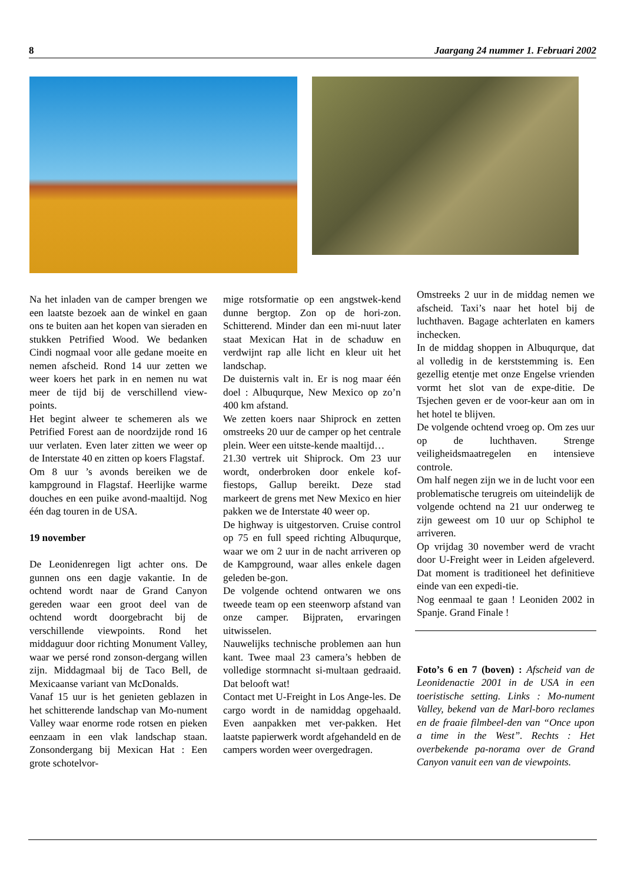8 Jaargang 24 nummer 1. Februari 2002
Na het inladen van de camper brengen we een laatste bezoek aan de winkel en gaan ons te buiten aan het kopen van sieraden en stukken Petrified Wood. We bedanken Cindi nogmaal voor alle gedane moeite en nemen afscheid. Rond 14 uur zetten we weer koers het park in en nemen nu wat meer de tijd bij de verschillend view-points.
Het begint alweer te schemeren als we Petrified Forest aan de noordzijde rond 16 uur verlaten. Even later zitten we weer op de Interstate 40 en zitten op koers Flagstaf.
Om 8 uur ’s avonds bereiken we de kampground in Flagstaf. Heerlijke warme douches en een puike avond-maaltijd. Nog één dag touren in de USA.
19 november
De Leonidenregen ligt achter ons. De gunnen ons een dagje vakantie. In de ochtend wordt naar de Grand Canyon gereden waar een groot deel van de ochtend wordt doorgebracht bij de verschillende viewpoints. Rond het middaguur door richting Monument Valley, waar we persé rond zonson-dergang willen zijn. Middagmaal bij de Taco Bell, de Mexicaanse variant van McDonalds.
Vanaf 15 uur is het genieten geblazen in het schitterende landschap van Mo-nument Valley waar enorme rode rotsen en pieken eenzaam in een vlak landschap staan. Zonsondergang bij Mexican Hat : Een grote schotelvor-
mige rotsformatie op een angstwek-kend dunne bergtop. Zon op de hori-zon. Schitterend. Minder dan een mi-nuut later staat Mexican Hat in de schaduw en verdwijnt rap alle licht en kleur uit het landschap.
De duisternis valt in. Er is nog maar één doel : Albuqurque, New Mexico op zo’n 400 km afstand.
We zetten koers naar Shiprock en zetten omstreeks 20 uur de camper op het centrale plein. Weer een uitste-kende maaltijd…
21.30 vertrek uit Shiprock. Om 23 uur wordt, onderbroken door enkele kof-fiestops, Gallup bereikt. Deze stad markeert de grens met New Mexico en hier pakken we de Interstate 40 weer op.
De highway is uitgestorven. Cruise control op 75 en full speed richting Albuqurque, waar we om 2 uur in de nacht arriveren op de Kampground, waar alles enkele dagen geleden be-gon.
De volgende ochtend ontwaren we ons tweede team op een steenworp afstand van onze camper. Bijpraten, ervaringen uitwisselen.
Nauwelijks technische problemen aan hun kant. Twee maal 23 camera’s hebben de volledige stormnacht si-multaan gedraaid. Dat belooft wat!
Contact met U-Freight in Los Ange-les. De cargo wordt in de namiddag opgehaald. Even aanpakken met ver-pakken. Het laatste papierwerk wordt afgehandeld en de campers worden weer overgedragen.
Omstreeks 2 uur in de middag nemen we afscheid. Taxi’s naar het hotel bij de luchthaven. Bagage achterlaten en kamers inchecken.
In de middag shoppen in Albuqurque, dat al volledig in de kerststemming is. Een gezellig etentje met onze Engelse vrienden vormt het slot van de expe-ditie. De Tsjechen geven er de voor-keur aan om in het hotel te blijven.
De volgende ochtend vroeg op. Om zes uur op de luchthaven. Strenge veiligheidsmaatregelen en intensieve controle.
Om half negen zijn we in de lucht voor een problematische terugreis om uiteindelijk de volgende ochtend na 21 uur onderweg te zijn geweest om 10 uur op Schiphol te arriveren.
Op vrijdag 30 november werd de vracht door U-Freight weer in Leiden afgeleverd. Dat moment is traditioneel het definitieve einde van een expedi-tie.
Nog eenmaal te gaan ! Leoniden 2002 in Spanje. Grand Finale !
Foto’s 6 en 7 (boven) : Afscheid van de Leonidenactie 2001 in de USA in een toeristische setting. Links : Mo-nument Valley, bekend van de Marl-boro reclames en de fraaie filmbeel-den van “Once upon a time in the West”. Rechts : Het overbekende pa-norama over de Grand Canyon vanuit een van de viewpoints.